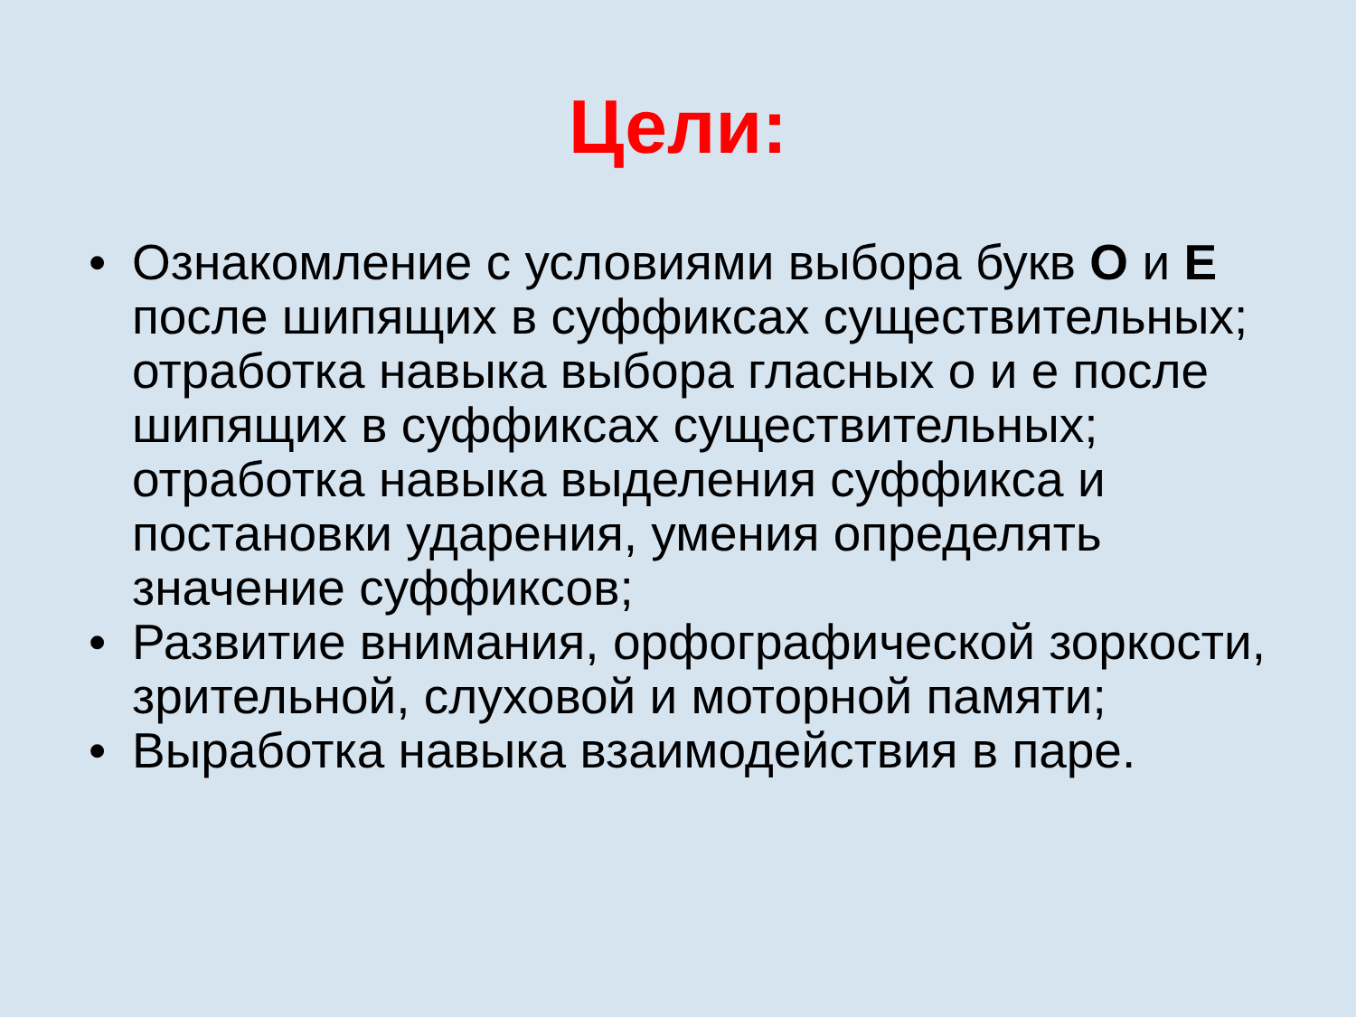Цели:
• Ознакомление с условиями выбора букв О и Е после шипящих в суффиксах существительных; отработка навыка выбора гласных о и е после шипящих в суффиксах существительных; отработка навыка выделения суффикса и постановки ударения, умения определять значение суффиксов;
• Развитие внимания, орфографической зоркости, зрительной, слуховой и моторной памяти;
• Выработка навыка взаимодействия в паре.